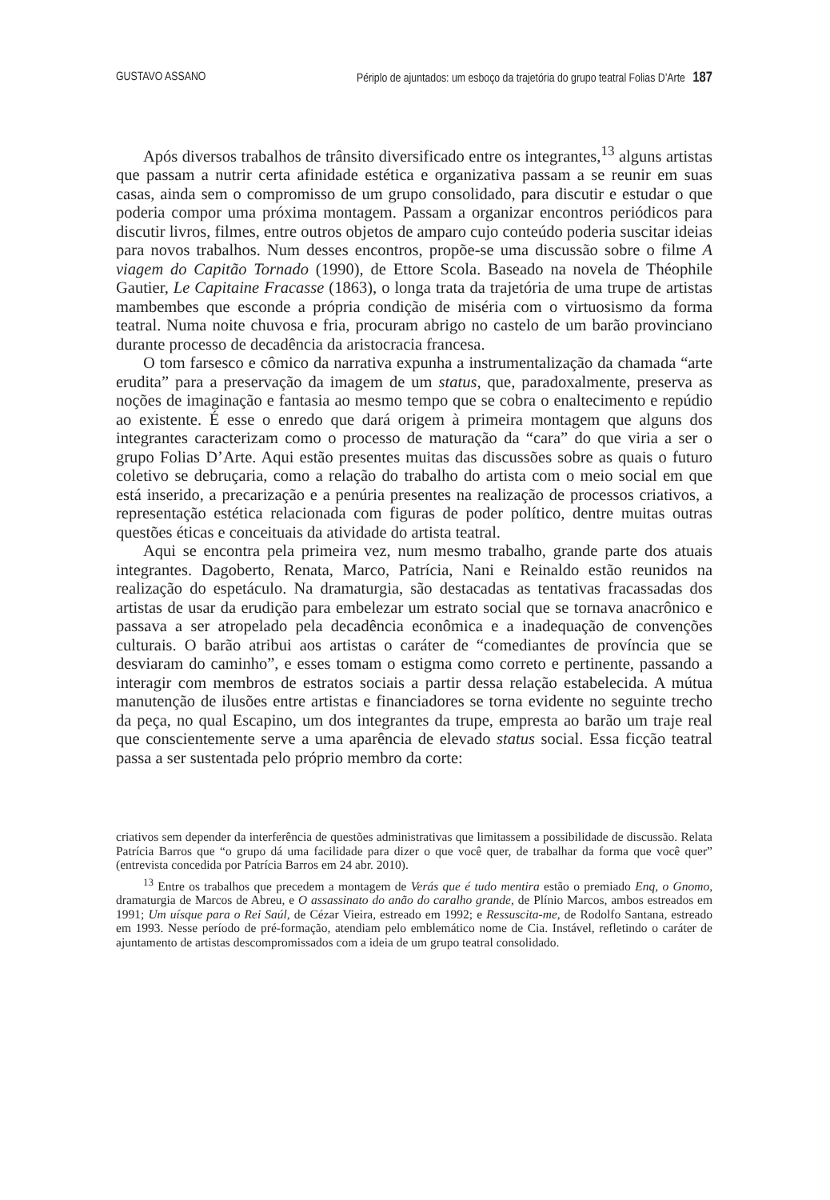GUSTAVO ASSANO Périplo de ajuntados: um esboço da trajetória do grupo teatral Folias D’Arte 187
Após diversos trabalhos de trânsito diversificado entre os integrantes,<sup>13</sup> alguns artistas que passam a nutrir certa afinidade estética e organizativa passam a se reunir em suas casas, ainda sem o compromisso de um grupo consolidado, para discutir e estudar o que poderia compor uma próxima montagem. Passam a organizar encontros periódicos para discutir livros, filmes, entre outros objetos de amparo cujo conteúdo poderia suscitar ideias para novos trabalhos. Num desses encontros, propõe-se uma discussão sobre o filme A viagem do Capitão Tornado (1990), de Ettore Scola. Baseado na novela de Théophile Gautier, Le Capitaine Fracasse (1863), o longa trata da trajetória de uma trupe de artistas mambembes que esconde a própria condição de miséria com o virtuosismo da forma teatral. Numa noite chuvosa e fria, procuram abrigo no castelo de um barão provinciano durante processo de decadência da aristocracia francesa.
O tom farsesco e cômico da narrativa expunha a instrumentalização da chamada “arte erudita” para a preservação da imagem de um status, que, paradoxalmente, preserva as noções de imaginação e fantasia ao mesmo tempo que se cobra o enaltecimento e repúdio ao existente. É esse o enredo que dará origem à primeira montagem que alguns dos integrantes caracterizam como o processo de maturação da “cara” do que viria a ser o grupo Folias D’Arte. Aqui estão presentes muitas das discussões sobre as quais o futuro coletivo se debruçaria, como a relação do trabalho do artista com o meio social em que está inserido, a precarização e a penúria presentes na realização de processos criativos, a representação estética relacionada com figuras de poder político, dentre muitas outras questões éticas e conceituais da atividade do artista teatral.
Aqui se encontra pela primeira vez, num mesmo trabalho, grande parte dos atuais integrantes. Dagoberto, Renata, Marco, Patrícia, Nani e Reinaldo estão reunidos na realização do espetáculo. Na dramaturgia, são destacadas as tentativas fracassadas dos artistas de usar da erudição para embelezar um estrato social que se tornava anacrônico e passava a ser atropelado pela decadência econômica e a inadequação de convenções culturais. O barão atribui aos artistas o caráter de “comediantes de província que se desviaram do caminho”, e esses tomam o estigma como correto e pertinente, passando a interagir com membros de estratos sociais a partir dessa relação estabelecida. A mútua manutenção de ilusões entre artistas e financiadores se torna evidente no seguinte trecho da peça, no qual Escapino, um dos integrantes da trupe, empresta ao barão um traje real que conscientemente serve a uma aparência de elevado status social. Essa ficção teatral passa a ser sustentada pelo próprio membro da corte:
criativos sem depender da interferência de questões administrativas que limitassem a possibilidade de discussão. Relata Patrícia Barros que “o grupo dá uma facilidade para dizer o que você quer, de trabalhar da forma que você quer” (entrevista concedida por Patrícia Barros em 24 abr. 2010).
<sup>13</sup> Entre os trabalhos que precedem a montagem de Verás que é tudo mentira estão o premiado Enq, o Gnomo, dramaturgia de Marcos de Abreu, e O assassinato do anão do caralho grande, de Plínio Marcos, ambos estreados em 1991; Um uísque para o Rei Saúl, de Cézar Vieira, estreado em 1992; e Ressuscita-me, de Rodolfo Santana, estreado em 1993. Nesse período de pré-formação, atendiam pelo emblemático nome de Cia. Instável, refletindo o caráter de ajuntamento de artistas descompromissados com a ideia de um grupo teatral consolidado.